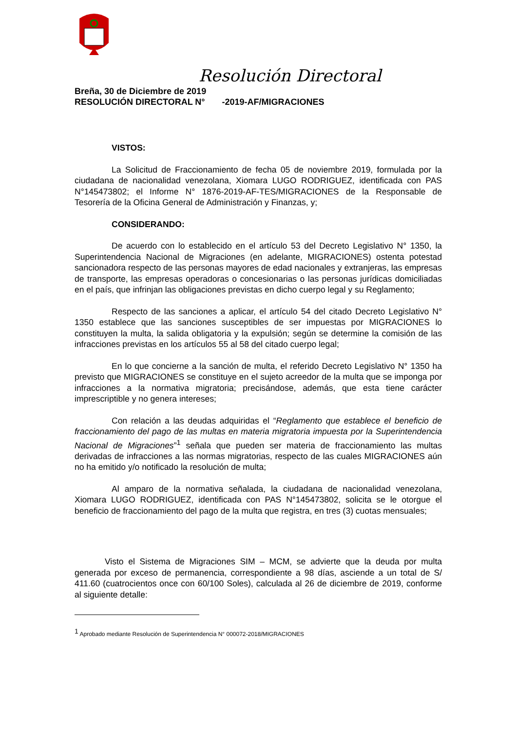Resolución Directoral
Breña, 30 de Diciembre de 2019
RESOLUCIÓN DIRECTORAL N° -2019-AF/MIGRACIONES
VISTOS:
La Solicitud de Fraccionamiento de fecha 05 de noviembre 2019, formulada por la ciudadana de nacionalidad venezolana, Xiomara LUGO RODRIGUEZ, identificada con PAS N°145473802; el Informe N° 1876-2019-AF-TES/MIGRACIONES de la Responsable de Tesorería de la Oficina General de Administración y Finanzas, y;
CONSIDERANDO:
De acuerdo con lo establecido en el artículo 53 del Decreto Legislativo N° 1350, la Superintendencia Nacional de Migraciones (en adelante, MIGRACIONES) ostenta potestad sancionadora respecto de las personas mayores de edad nacionales y extranjeras, las empresas de transporte, las empresas operadoras o concesionarias o las personas jurídicas domiciliadas en el país, que infrinjan las obligaciones previstas en dicho cuerpo legal y su Reglamento;
Respecto de las sanciones a aplicar, el artículo 54 del citado Decreto Legislativo N° 1350 establece que las sanciones susceptibles de ser impuestas por MIGRACIONES lo constituyen la multa, la salida obligatoria y la expulsión; según se determine la comisión de las infracciones previstas en los artículos 55 al 58 del citado cuerpo legal;
En lo que concierne a la sanción de multa, el referido Decreto Legislativo N° 1350 ha previsto que MIGRACIONES se constituye en el sujeto acreedor de la multa que se imponga por infracciones a la normativa migratoria; precisándose, además, que esta tiene carácter imprescriptible y no genera intereses;
Con relación a las deudas adquiridas el “Reglamento que establece el beneficio de fraccionamiento del pago de las multas en materia migratoria impuesta por la Superintendencia Nacional de Migraciones”<sup>1</sup> señala que pueden ser materia de fraccionamiento las multas derivadas de infracciones a las normas migratorias, respecto de las cuales MIGRACIONES aún no ha emitido y/o notificado la resolución de multa;
Al amparo de la normativa señalada, la ciudadana de nacionalidad venezolana, Xiomara LUGO RODRIGUEZ, identificada con PAS N°145473802, solicita se le otorgue el beneficio de fraccionamiento del pago de la multa que registra, en tres (3) cuotas mensuales;
Visto el Sistema de Migraciones SIM – MCM, se advierte que la deuda por multa generada por exceso de permanencia, correspondiente a 98 días, asciende a un total de S/ 411.60 (cuatrocientos once con 60/100 Soles), calculada al 26 de diciembre de 2019, conforme al siguiente detalle:
<sup>1</sup> Aprobado mediante Resolución de Superintendencia N° 000072-2018/MIGRACIONES